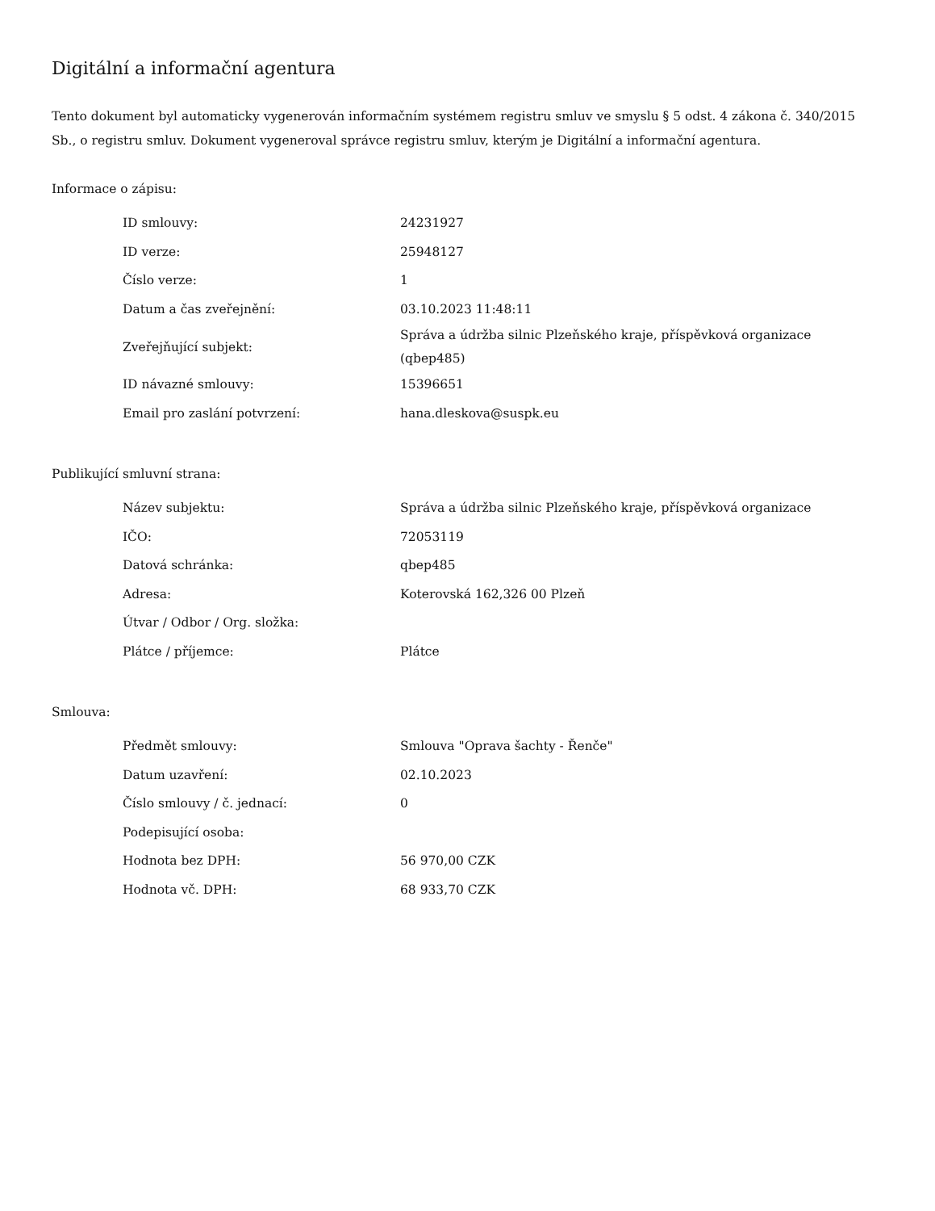Digitální a informační agentura
Tento dokument byl automaticky vygenerován informačním systémem registru smluv ve smyslu § 5 odst. 4 zákona č. 340/2015 Sb., o registru smluv. Dokument vygeneroval správce registru smluv, kterým je Digitální a informační agentura.
Informace o zápisu:
| ID smlouvy: | 24231927 |
| ID verze: | 25948127 |
| Číslo verze: | 1 |
| Datum a čas zveřejnění: | 03.10.2023 11:48:11 |
| Zveřejňující subjekt: | Správa a údržba silnic Plzeňského kraje, příspěvková organizace (qbep485) |
| ID návazné smlouvy: | 15396651 |
| Email pro zaslání potvrzení: | hana.dleskova@suspk.eu |
Publikující smluvní strana:
| Název subjektu: | Správa a údržba silnic Plzeňského kraje, příspěvková organizace |
| IČO: | 72053119 |
| Datová schránka: | qbep485 |
| Adresa: | Koterovská 162,326 00 Plzeň |
| Útvar / Odbor / Org. složka: | |
| Plátce / příjemce: | Plátce |
Smlouva:
| Předmět smlouvy: | Smlouva "Oprava šachty - Řenče" |
| Datum uzavření: | 02.10.2023 |
| Číslo smlouvy / č. jednací: | 0 |
| Podepisující osoba: | |
| Hodnota bez DPH: | 56 970,00 CZK |
| Hodnota vč. DPH: | 68 933,70 CZK |